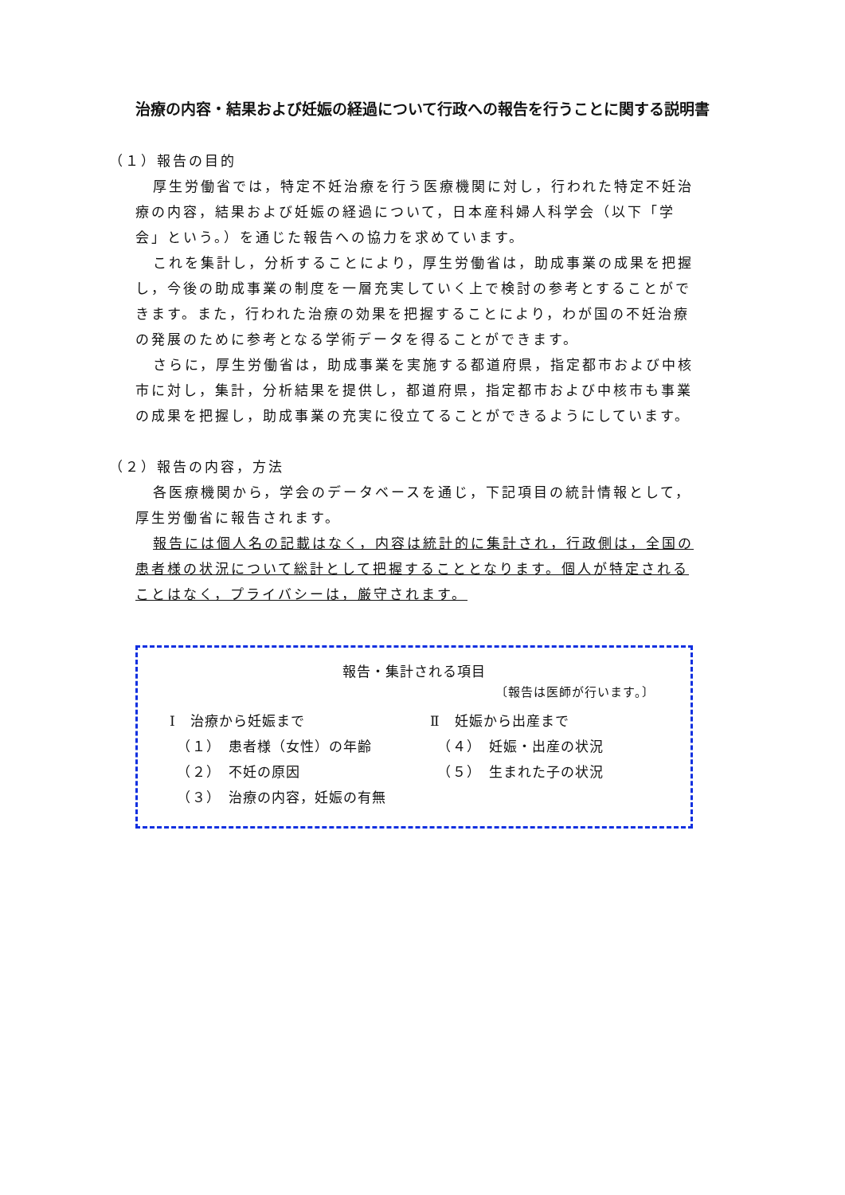治療の内容・結果および妊娠の経過について行政への報告を行うことに関する説明書
（１）報告の目的
厚生労働省では，特定不妊治療を行う医療機関に対し，行われた特定不妊治療の内容，結果および妊娠の経過について，日本産科婦人科学会（以下「学会」という。）を通じた報告への協力を求めています。
これを集計し，分析することにより，厚生労働省は，助成事業の成果を把握し，今後の助成事業の制度を一層充実していく上で検討の参考とすることができます。また，行われた治療の効果を把握することにより，わが国の不妊治療の発展のために参考となる学術データを得ることができます。
さらに，厚生労働省は，助成事業を実施する都道府県，指定都市および中核市に対し，集計，分析結果を提供し，都道府県，指定都市および中核市も事業の成果を把握し，助成事業の充実に役立てることができるようにしています。
（２）報告の内容，方法
各医療機関から，学会のデータベースを通じ，下記項目の統計情報として，厚生労働省に報告されます。
報告には個人名の記載はなく，内容は統計的に集計され，行政側は，全国の患者様の状況について総計として把握することとなります。個人が特定されることはなく，プライバシーは，厳守されます。
報告・集計される項目
〔報告は医師が行います。〕
Ⅰ　治療から妊娠まで
　（１）　患者様（女性）の年齢
　（２）　不妊の原因
　（３）　治療の内容，妊娠の有無
Ⅱ　妊娠から出産まで
　（４）　妊娠・出産の状況
　（５）　生まれた子の状況